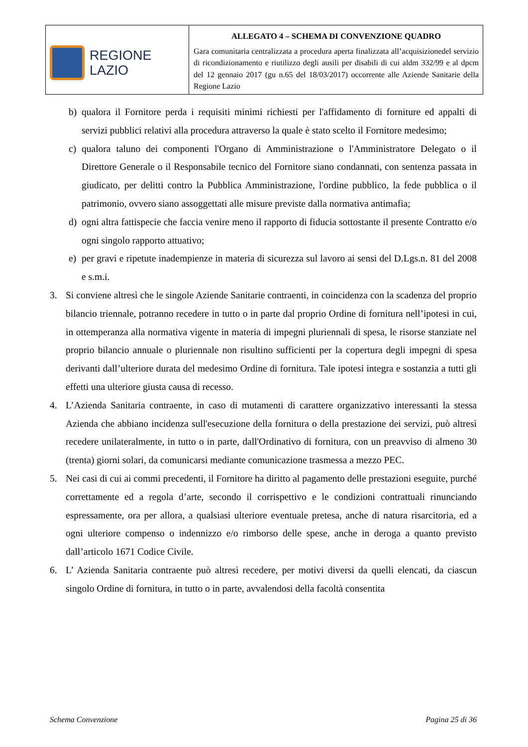| REGIONE LAZIO | ALLEGATO 4 – SCHEMA DI CONVENZIONE QUADRO Gara comunitaria centralizzata a procedura aperta finalizzata all’acquisizionedel servizio di ricondizionamento e riutilizzo degli ausili per disabili di cui aldm 332/99 e al dpcm del 12 gennaio 2017 (gu n.65 del 18/03/2017) occorrente alle Aziende Sanitarie della Regione Lazio |
b) qualora il Fornitore perda i requisiti minimi richiesti per l'affidamento di forniture ed appalti di servizi pubblici relativi alla procedura attraverso la quale è stato scelto il Fornitore medesimo;
c) qualora taluno dei componenti l'Organo di Amministrazione o l'Amministratore Delegato o il Direttore Generale o il Responsabile tecnico del Fornitore siano condannati, con sentenza passata in giudicato, per delitti contro la Pubblica Amministrazione, l'ordine pubblico, la fede pubblica o il patrimonio, ovvero siano assoggettati alle misure previste dalla normativa antimafia;
d) ogni altra fattispecie che faccia venire meno il rapporto di fiducia sottostante il presente Contratto e/o ogni singolo rapporto attuativo;
e) per gravi e ripetute inadempienze in materia di sicurezza sul lavoro ai sensi del D.Lgs.n. 81 del 2008 e s.m.i.
3. Si conviene altresì che le singole Aziende Sanitarie contraenti, in coincidenza con la scadenza del proprio bilancio triennale, potranno recedere in tutto o in parte dal proprio Ordine di fornitura nell’ipotesi in cui, in ottemperanza alla normativa vigente in materia di impegni pluriennali di spesa, le risorse stanziate nel proprio bilancio annuale o pluriennale non risultino sufficienti per la copertura degli impegni di spesa derivanti dall’ulteriore durata del medesimo Ordine di fornitura. Tale ipotesi integra e sostanzia a tutti gli effetti una ulteriore giusta causa di recesso.
4. L’Azienda Sanitaria contraente, in caso di mutamenti di carattere organizzativo interessanti la stessa Azienda che abbiano incidenza sull'esecuzione della fornitura o della prestazione dei servizi, può altresì recedere unilateralmente, in tutto o in parte, dall'Ordinativo di fornitura, con un preavviso di almeno 30 (trenta) giorni solari, da comunicarsi mediante comunicazione trasmessa a mezzo PEC.
5. Nei casi di cui ai commi precedenti, il Fornitore ha diritto al pagamento delle prestazioni eseguite, purché correttamente ed a regola d’arte, secondo il corrispettivo e le condizioni contrattuali rinunciando espressamente, ora per allora, a qualsiasi ulteriore eventuale pretesa, anche di natura risarcitoria, ed a ogni ulteriore compenso o indennizzo e/o rimborso delle spese, anche in deroga a quanto previsto dall’articolo 1671 Codice Civile.
6. L’ Azienda Sanitaria contraente può altresì recedere, per motivi diversi da quelli elencati, da ciascun singolo Ordine di fornitura, in tutto o in parte, avvalendosi della facoltà consentita
Schema Convenzione Pagina 25 di 36